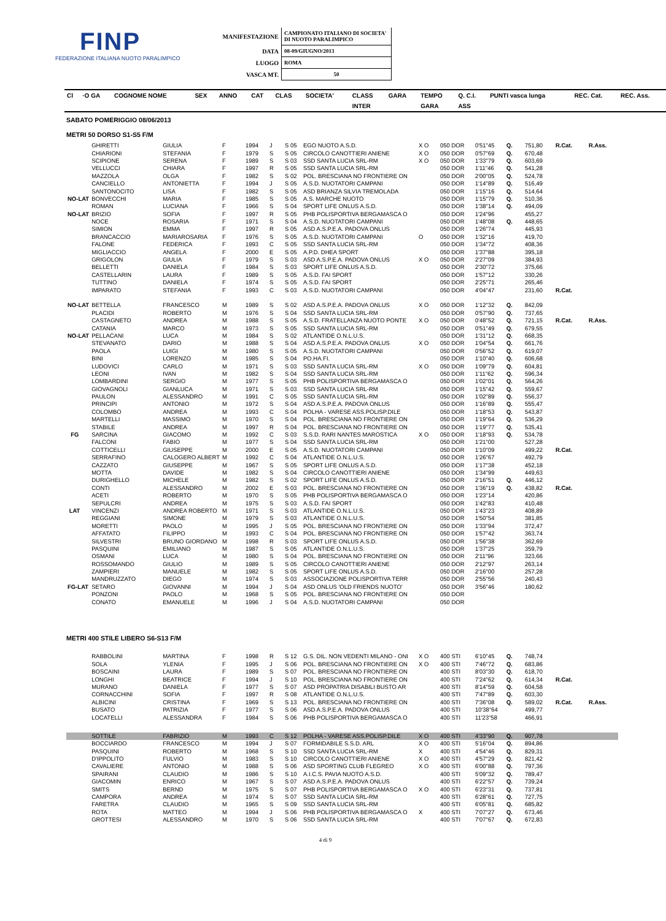FINP
FEDERAZIONE ITALIANA NUOTO PARALIMPICO
| MANIFESTAZIONE | CAMPIONATO ITALIANO DI SOCIETA' DI NUOTO PARALIMPICO |
| DATA | 08-09/GIUGNO/2013 |
| LUOGO | ROMA |
| VASCA MT. | 50 |
| Cl | ·O GA | COGNOME NOME | SEX | ANNO | CAT | CLAS | SOCIETA' | CLASS | GARA | TEMPO | Q. C.I. | PUNTI vasca lunga | REC. Cat. | REC. Ass. |
| | | | | | | | | INTER | | GARA | ASS | | | |
| SABATO POMERIGGIO 08/06/2013 | | | | | | | | | | | | | | |
| METRI 50 DORSO S1-S5 F/M | | | | | | | | | | | | | | |
| | GHIRETTI | GIULIA | F | 1994 | J | S 05 | EGO NUOTO A.S.D. | X O | 050 DOR | 0'51"45 | Q. | 751,80 | R.Cat. | R.Ass. |
| | CHIARIONI | STEFANIA | F | 1979 | S | S 05 | CIRCOLO CANOTTIERI ANIENE | X O | 050 DOR | 0'57"69 | Q. | 670,48 | | |
| | SCIPIONE | SERENA | F | 1989 | S | S 03 | SSD SANTA LUCIA SRL-RM | X O | 050 DOR | 1'33"79 | Q. | 603,69 | | |
| | VELLUCCI | CHIARA | F | 1997 | R | S 05 | SSD SANTA LUCIA SRL-RM | | 050 DOR | 1'11"46 | Q. | 541,28 | | |
| | MAZZOLA | OLGA | F | 1982 | S | S 02 | POL. BRESCIANA NO FRONTIERE ON | | 050 DOR | 2'00"05 | Q. | 524,78 | | |
| | CANCIELLO | ANTONIETTA | F | 1994 | J | S 05 | A.S.D. NUOTATORI CAMPANI | | 050 DOR | 1'14"89 | Q. | 516,49 | | |
| | SANTONOCITO | LISA | F | 1982 | S | S 05 | ASD BRIANZA SILVIA TREMOLADA | | 050 DOR | 1'15"16 | Q. | 514,64 | | |
| NO-LAT | BONVECCHI | MARIA | F | 1985 | S | S 05 | A.S. MARCHE NUOTO | | 050 DOR | 1'15"79 | Q. | 510,36 | | |
| | ROMAN | LUCIANA | F | 1966 | S | S 04 | SPORT LIFE ONLUS A.S.D. | | 050 DOR | 1'38"14 | Q. | 494,09 | | |
| NO-LAT | BRIZIO | SOFIA | F | 1997 | R | S 05 | PHB POLISPORTIVA BERGAMASCA O | | 050 DOR | 1'24"96 | | 455,27 | | |
| | NOCE | ROSARIA | F | 1971 | S | S 04 | A.S.D. NUOTATORI CAMPANI | | 050 DOR | 1'48"08 | Q. | 448,65 | | |
| | SIMION | EMMA | F | 1997 | R | S 05 | ASD A.S.P.E.A. PADOVA ONLUS | | 050 DOR | 1'26"74 | | 445,93 | | |
| | BRANCACCIO | MARIAROSARIA | F | 1976 | S | S 05 | A.S.D. NUOTATORI CAMPANI | O | 050 DOR | 1'32"16 | | 419,70 | | |
| | FALONE | FEDERICA | F | 1993 | C | S 05 | SSD SANTA LUCIA SRL-RM | | 050 DOR | 1'34"72 | | 408,36 | | |
| | MIGLIACCIO | ANGELA | F | 2000 | E | S 05 | A.P.D. DHEA SPORT | | 050 DOR | 1'37"88 | | 395,18 | | |
| | GRIGOLON | GIULIA | F | 1979 | S | S 03 | ASD A.S.P.E.A. PADOVA ONLUS | X O | 050 DOR | 2'27"09 | | 384,93 | | |
| | BELLETTI | DANIELA | F | 1984 | S | S 03 | SPORT LIFE ONLUS A.S.D. | | 050 DOR | 2'30"72 | | 375,66 | | |
| | CASTELLARIN | LAURA | F | 1989 | S | S 05 | A.S.D. FAI SPORT | | 050 DOR | 1'57"12 | | 330,26 | | |
| | TUTTINO | DANIELA | F | 1974 | S | S 05 | A.S.D. FAI SPORT | | 050 DOR | 2'25"71 | | 265,46 | | |
| | IMPARATO | STEFANIA | F | 1993 | C | S 03 | A.S.D. NUOTATORI CAMPANI | | 050 DOR | 4'04"47 | | 231,60 | R.Cat. | |
| NO-LAT | BETTELLA | FRANCESCO | M | 1989 | S | S 02 | ASD A.S.P.E.A. PADOVA ONLUS | X O | 050 DOR | 1'12"32 | Q. | 842,09 | | |
| | PLACIDI | ROBERTO | M | 1976 | S | S 04 | SSD SANTA LUCIA SRL-RM | | 050 DOR | 0'57"90 | Q. | 737,65 | | |
| | CASTAGNETO | ANDREA | M | 1988 | S | S 05 | A.S.D. FRATELLANZA NUOTO PONTE | X O | 050 DOR | 0'48"52 | Q. | 721,15 | R.Cat. | R.Ass. |
| | CATANIA | MARCO | M | 1973 | S | S 05 | SSD SANTA LUCIA SRL-RM | | 050 DOR | 0'51"49 | Q. | 679,55 | | |
| NO-LAT | PELLACANI | LUCA | M | 1984 | S | S 02 | ATLANTIDE O.N.L.U.S. | | 050 DOR | 1'31"12 | Q. | 668,35 | | |
| | STEVANATO | DARIO | M | 1988 | S | S 04 | ASD A.S.P.E.A. PADOVA ONLUS | X O | 050 DOR | 1'04"54 | Q. | 661,76 | | |
| | PAOLA | LUIGI | M | 1980 | S | S 05 | A.S.D. NUOTATORI CAMPANI | | 050 DOR | 0'56"52 | Q. | 619,07 | | |
| | BINI | LORENZO | M | 1985 | S | S 04 | PO.HA.FI. | | 050 DOR | 1'10"40 | Q. | 606,68 | | |
| | LUDOVICI | CARLO | M | 1971 | S | S 03 | SSD SANTA LUCIA SRL-RM | X O | 050 DOR | 1'09"79 | Q. | 604,81 | | |
| | LEONI | IVAN | M | 1982 | S | S 04 | SSD SANTA LUCIA SRL-RM | | 050 DOR | 1'11"62 | Q. | 596,34 | | |
| | LOMBARDINI | SERGIO | M | 1977 | S | S 05 | PHB POLISPORTIVA BERGAMASCA O | | 050 DOR | 1'02"01 | Q. | 564,26 | | |
| | GIOVAGNOLI | GIANLUCA | M | 1971 | S | S 03 | SSD SANTA LUCIA SRL-RM | | 050 DOR | 1'15"42 | Q. | 559,67 | | |
| | PAULON | ALESSANDRO | M | 1991 | C | S 05 | SSD SANTA LUCIA SRL-RM | | 050 DOR | 1'02"89 | Q. | 556,37 | | |
| | PRINCIPI | ANTONIO | M | 1972 | S | S 04 | ASD A.S.P.E.A. PADOVA ONLUS | | 050 DOR | 1'16"89 | Q. | 555,47 | | |
| | COLOMBO | ANDREA | M | 1993 | C | S 04 | POLHA - VARESE ASS.POLISP.DILE | | 050 DOR | 1'18"53 | Q. | 543,87 | | |
| | MARTELLI | MASSIMO | M | 1970 | S | S 04 | POL. BRESCIANA NO FRONTIERE ON | | 050 DOR | 1'19"64 | Q. | 536,29 | | |
| | STABILE | ANDREA | M | 1997 | R | S 04 | POL. BRESCIANA NO FRONTIERE ON | | 050 DOR | 1'19"77 | Q. | 535,41 | | |
| FG | SARCINA | GIACOMO | M | 1992 | C | S 03 | S.S.D. RARI NANTES MAROSTICA | X O | 050 DOR | 1'18"93 | Q. | 534,78 | | |
| | FALCONI | FABIO | M | 1977 | S | S 04 | SSD SANTA LUCIA SRL-RM | | 050 DOR | 1'21"00 | | 527,28 | | |
| | COTTICELLI | GIUSEPPE | M | 2000 | E | S 05 | A.S.D. NUOTATORI CAMPANI | | 050 DOR | 1'10"09 | | 499,22 | R.Cat. | |
| | SERRAFINO | CALOGERO ALBERT | M | 1992 | C | S 04 | ATLANTIDE O.N.L.U.S. | | 050 DOR | 1'26"67 | | 492,79 | | |
| | CAZZATO | GIUSEPPE | M | 1967 | S | S 05 | SPORT LIFE ONLUS A.S.D. | | 050 DOR | 1'17"38 | | 452,18 | | |
| | MOTTA | DAVIDE | M | 1982 | S | S 04 | CIRCOLO CANOTTIERI ANIENE | | 050 DOR | 1'34"99 | | 449,63 | | |
| | DURIGHELLO | MICHELE | M | 1982 | S | S 02 | SPORT LIFE ONLUS A.S.D. | | 050 DOR | 2'16"51 | Q. | 446,12 | | |
| | CONTI | ALESSANDRO | M | 2002 | E | S 03 | POL. BRESCIANA NO FRONTIERE ON | | 050 DOR | 1'36"19 | Q. | 438,82 | R.Cat. | |
| | ACETI | ROBERTO | M | 1970 | S | S 05 | PHB POLISPORTIVA BERGAMASCA O | | 050 DOR | 1'23"14 | | 420,86 | | |
| | SEPULCRI | ANDREA | M | 1975 | S | S 03 | A.S.D. FAI SPORT | | 050 DOR | 1'42"83 | | 410,48 | | |
| LAT | VINCENZI | ANDREA ROBERTO | M | 1971 | S | S 03 | ATLANTIDE O.N.L.U.S. | | 050 DOR | 1'43"23 | | 408,89 | | |
| | REGGIANI | SIMONE | M | 1979 | S | S 03 | ATLANTIDE O.N.L.U.S. | | 050 DOR | 1'50"54 | | 381,85 | | |
| | MORETTI | PAOLO | M | 1995 | J | S 05 | POL. BRESCIANA NO FRONTIERE ON | | 050 DOR | 1'33"94 | | 372,47 | | |
| | AFFATATO | FILIPPO | M | 1993 | C | S 04 | POL. BRESCIANA NO FRONTIERE ON | | 050 DOR | 1'57"42 | | 363,74 | | |
| | SILVESTRI | BRUNO GIORDANO | M | 1998 | R | S 03 | SPORT LIFE ONLUS A.S.D. | | 050 DOR | 1'56"38 | | 362,69 | | |
| | PASQUINI | EMILIANO | M | 1987 | S | S 05 | ATLANTIDE O.N.L.U.S. | | 050 DOR | 1'37"25 | | 359,79 | | |
| | OSMANI | LUCA | M | 1980 | S | S 04 | POL. BRESCIANA NO FRONTIERE ON | | 050 DOR | 2'11"96 | | 323,66 | | |
| | ROSSOMANDO | GIULIO | M | 1989 | S | S 05 | CIRCOLO CANOTTIERI ANIENE | | 050 DOR | 2'12"97 | | 263,14 | | |
| | ZAMPIERI | MANUELE | M | 1982 | S | S 05 | SPORT LIFE ONLUS A.S.D. | | 050 DOR | 2'16"00 | | 257,28 | | |
| | MANDRUZZATO | DIEGO | M | 1974 | S | S 03 | ASSOCIAZIONE POLISPORTIVA TERR | | 050 DOR | 2'55"56 | | 240,43 | | |
| FG-LAT | SETARO | GIOVANNI | M | 1994 | J | S 04 | ASD ONLUS 'OLD FRIENDS NUOTO' | | 050 DOR | 3'56"46 | | 180,62 | | |
| | PONZONI | PAOLO | M | 1968 | S | S 05 | POL. BRESCIANA NO FRONTIERE ON | | 050 DOR | | | | | |
| | CONATO | EMANUELE | M | 1996 | J | S 04 | A.S.D. NUOTATORI CAMPANI | | 050 DOR | | | | | |
| METRI 400 STILE LIBERO S6-S13 F/M | | | | | | | | | | | | | | |
| | RABBOLINI | MARTINA | F | 1998 | R | S 12 | G.S. DIL. NON VEDENTI MILANO - ONI | X O | 400 STI | 6'10"45 | Q. | 748,74 | | |
| | SOLA | YLENIA | F | 1995 | J | S 06 | POL. BRESCIANA NO FRONTIERE ON | X O | 400 STI | 7'46"72 | Q. | 683,86 | | |
| | BOSCAINI | LAURA | F | 1989 | S | S 07 | POL. BRESCIANA NO FRONTIERE ON | | 400 STI | 8'03"30 | Q. | 618,70 | | |
| | LONGHI | BEATRICE | F | 1994 | J | S 10 | POL. BRESCIANA NO FRONTIERE ON | | 400 STI | 7'24"62 | Q. | 614,34 | R.Cat. | |
| | MURANO | DANIELA | F | 1977 | S | S 07 | ASD PROPATRIA DISABILI BUSTO AR | | 400 STI | 8'14"59 | Q. | 604,58 | | |
| | CORNACCHINI | SOFIA | F | 1997 | R | S 08 | ATLANTIDE O.N.L.U.S. | | 400 STI | 7'47"89 | Q. | 603,30 | | |
| | ALBICINI | CRISTINA | F | 1969 | S | S 13 | POL. BRESCIANA NO FRONTIERE ON | | 400 STI | 7'36"08 | Q. | 589,02 | R.Cat. | R.Ass. |
| | BUSATO | PATRIZIA | F | 1977 | S | S 06 | ASD A.S.P.E.A. PADOVA ONLUS | | 400 STI | 10'38"64 | | 499,77 | | |
| | LOCATELLI | ALESSANDRA | F | 1984 | S | S 06 | PHB POLISPORTIVA BERGAMASCA O | | 400 STI | 11'23"58 | | 466,91 | | |
| | SOTTILE | FABRIZIO | M | 1993 | C | S 12 | POLHA - VARESE ASS.POLISP.DILE | X O | 400 STI | 4'33"90 | Q. | 907,78 | | |
| | BOCCIARDO | FRANCESCO | M | 1994 | J | S 07 | FORMIDABILE S.S.D. ARL | X O | 400 STI | 5'16"04 | Q. | 894,86 | | |
| | PASQUINI | ROBERTO | M | 1968 | S | S 10 | SSD SANTA LUCIA SRL-RM | X | 400 STI | 4'54"46 | Q. | 829,31 | | |
| | D'IPPOLITO | FULVIO | M | 1983 | S | S 10 | CIRCOLO CANOTTIERI ANIENE | X O | 400 STI | 4'57"29 | Q. | 821,42 | | |
| | CAVALIERE | ANTONIO | M | 1988 | S | S 06 | ASD SPORTING CLUB FLEGREO | X O | 400 STI | 6'00"88 | Q. | 797,36 | | |
| | SPAIRANI | CLAUDIO | M | 1986 | S | S 10 | A.I.C.S. PAVIA NUOTO A.S.D. | | 400 STI | 5'09"32 | Q. | 789,47 | | |
| | GIACOMIN | ENRICO | M | 1967 | S | S 07 | ASD A.S.P.E.A. PADOVA ONLUS | | 400 STI | 6'22"57 | Q. | 739,24 | | |
| | SMITS | BERND | M | 1975 | S | S 07 | PHB POLISPORTIVA BERGAMASCA O | X O | 400 STI | 6'23"31 | Q. | 737,81 | | |
| | CAMPORA | ANDREA | M | 1974 | S | S 07 | SSD SANTA LUCIA SRL-RM | | 400 STI | 6'28"61 | Q. | 727,75 | | |
| | FARETRA | CLAUDIO | M | 1965 | S | S 09 | SSD SANTA LUCIA SRL-RM | | 400 STI | 6'05"81 | Q. | 685,82 | | |
| | ROTA | MATTEO | M | 1994 | J | S 06 | PHB POLISPORTIVA BERGAMASCA O | X | 400 STI | 7'07"27 | Q. | 673,46 | | |
| | GROTTESI | ALESSANDRO | M | 1970 | S | S 06 | SSD SANTA LUCIA SRL-RM | | 400 STI | 7'07"67 | Q. | 672,83 | | |
4 di 9